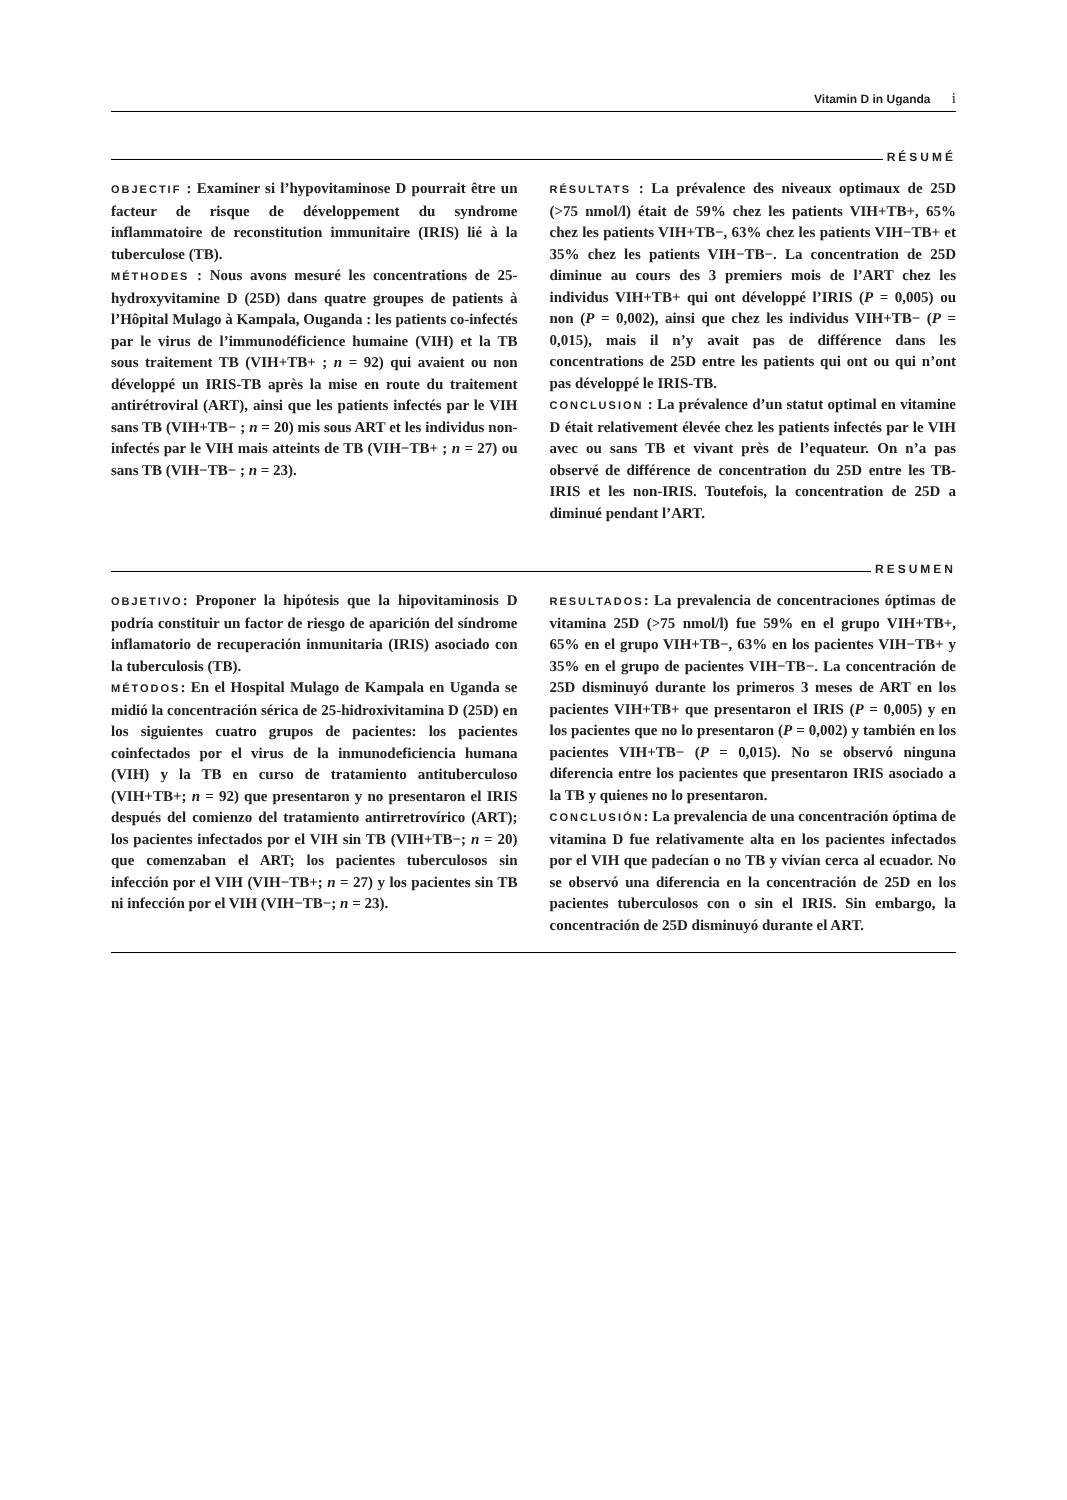Vitamin D in Uganda i
RÉSUMÉ
OBJECTIF : Examiner si l’hypovitaminose D pourrait être un facteur de risque de développement du syndrome inflammatoire de reconstitution immunitaire (IRIS) lié à la tuberculose (TB).
MÉTHODES : Nous avons mesuré les concentrations de 25-hydroxyvitamine D (25D) dans quatre groupes de patients à l’Hôpital Mulago à Kampala, Ouganda : les patients co-infectés par le virus de l’immunodéficience humaine (VIH) et la TB sous traitement TB (VIH+TB+ ; n = 92) qui avaient ou non développé un IRIS-TB après la mise en route du traitement antirétroviral (ART), ainsi que les patients infectés par le VIH sans TB (VIH+TB− ; n = 20) mis sous ART et les individus non-infectés par le VIH mais atteints de TB (VIH−TB+ ; n = 27) ou sans TB (VIH−TB− ; n = 23).
RÉSULTATS : La prévalence des niveaux optimaux de 25D (>75 nmol/l) était de 59% chez les patients VIH+TB+, 65% chez les patients VIH+TB−, 63% chez les patients VIH−TB+ et 35% chez les patients VIH−TB−. La concentration de 25D diminue au cours des 3 premiers mois de l’ART chez les individus VIH+TB+ qui ont développé l’IRIS (P = 0,005) ou non (P = 0,002), ainsi que chez les individus VIH+TB− (P = 0,015), mais il n’y avait pas de différence dans les concentrations de 25D entre les patients qui ont ou qui n’ont pas développé le IRIS-TB.
CONCLUSION : La prévalence d’un statut optimal en vitamine D était relativement élevée chez les patients infectés par le VIH avec ou sans TB et vivant près de l’equateur. On n’a pas observé de différence de concentration du 25D entre les TB-IRIS et les non-IRIS. Toutefois, la concentration de 25D a diminué pendant l’ART.
RESUMEN
OBJETIVO: Proponer la hipótesis que la hipovitaminosis D podría constituir un factor de riesgo de aparición del síndrome inflamatorio de recuperación inmunitaria (IRIS) asociado con la tuberculosis (TB).
MÉTODOS: En el Hospital Mulago de Kampala en Uganda se midió la concentración sérica de 25-hidroxivitamina D (25D) en los siguientes cuatro grupos de pacientes: los pacientes coinfectados por el virus de la inmunodeficiencia humana (VIH) y la TB en curso de tratamiento antituberculoso (VIH+TB+; n = 92) que presentaron y no presentaron el IRIS después del comienzo del tratamiento antirretrovírico (ART); los pacientes infectados por el VIH sin TB (VIH+TB−; n = 20) que comenzaban el ART; los pacientes tuberculosos sin infección por el VIH (VIH−TB+; n = 27) y los pacientes sin TB ni infección por el VIH (VIH−TB−; n = 23).
RESULTADOS: La prevalencia de concentraciones óptimas de vitamina 25D (>75 nmol/l) fue 59% en el grupo VIH+TB+, 65% en el grupo VIH+TB−, 63% en los pacientes VIH−TB+ y 35% en el grupo de pacientes VIH−TB−. La concentración de 25D disminuyó durante los primeros 3 meses de ART en los pacientes VIH+TB+ que presentaron el IRIS (P = 0,005) y en los pacientes que no lo presentaron (P = 0,002) y también en los pacientes VIH+TB− (P = 0,015). No se observó ninguna diferencia entre los pacientes que presentaron IRIS asociado a la TB y quienes no lo presentaron.
CONCLUSIÓN: La prevalencia de una concentración óptima de vitamina D fue relativamente alta en los pacientes infectados por el VIH que padecían o no TB y vivían cerca al ecuador. No se observó una diferencia en la concentración de 25D en los pacientes tuberculosos con o sin el IRIS. Sin embargo, la concentración de 25D disminuyó durante el ART.